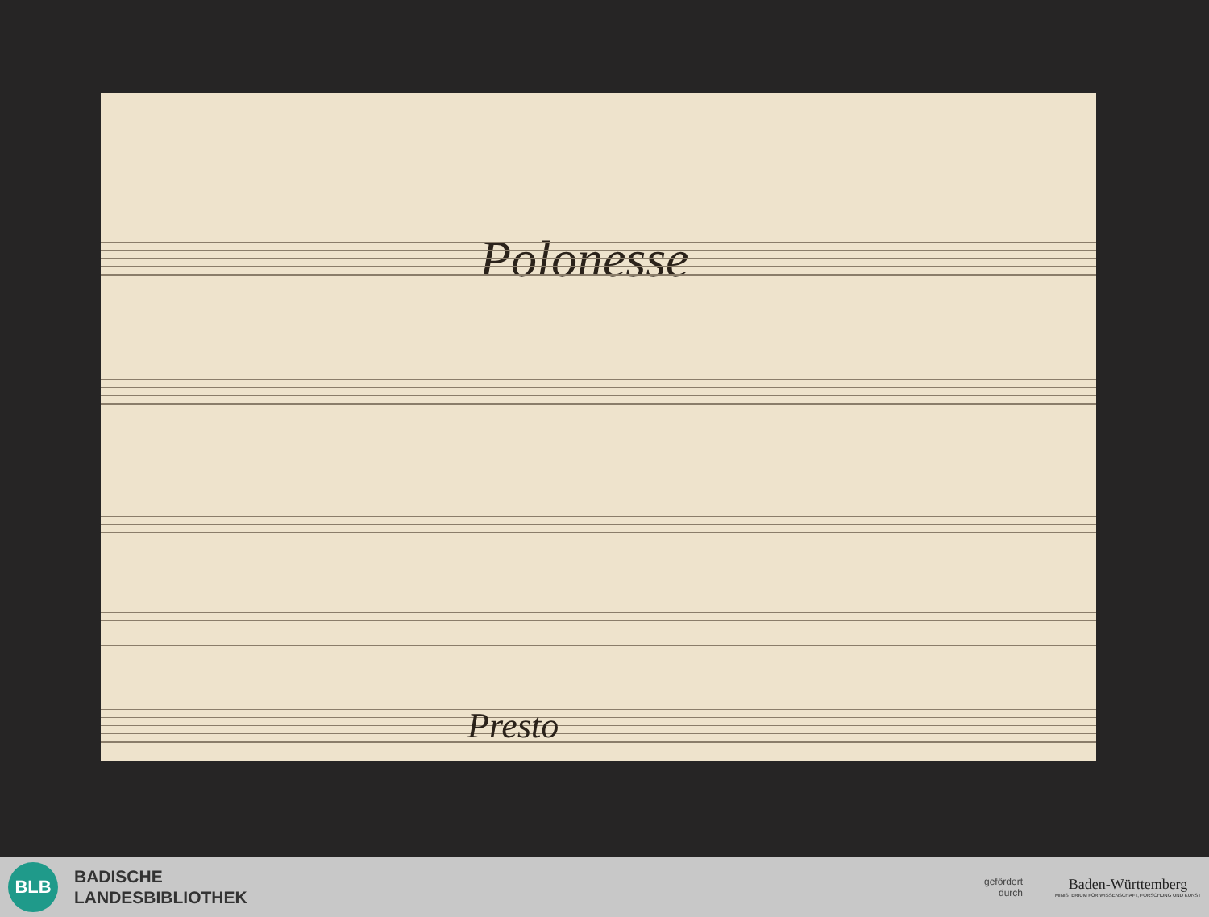Polonesse
Presto
BLB
BADISCHE
LANDESBIBLIOTHEK
gefördert
durch
Baden-Württemberg
MINISTERIUM FÜR WISSENSCHAFT, FORSCHUNG UND KUNST